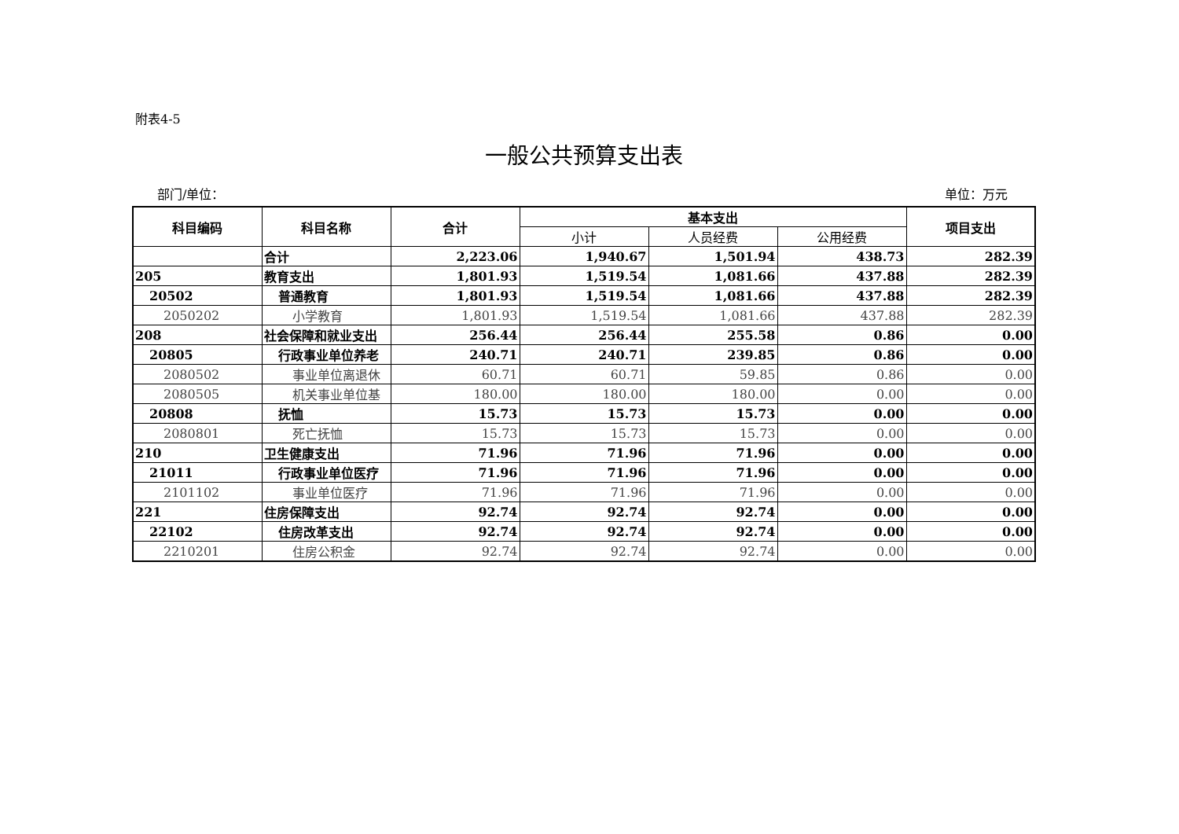附表4-5
一般公共预算支出表
部门/单位： 单位：万元
| 科目编码 | 科目名称 | 合计 | 基本支出 | | | 项目支出 |
| --- | --- | --- | --- | --- | --- | --- |
| | | | 小计 | 人员经费 | 公用经费 | |
| | 合计 | 2,223.06 | 1,940.67 | 1,501.94 | 438.73 | 282.39 |
| 205 | 教育支出 | 1,801.93 | 1,519.54 | 1,081.66 | 437.88 | 282.39 |
| 20502 | 普通教育 | 1,801.93 | 1,519.54 | 1,081.66 | 437.88 | 282.39 |
| 2050202 | 小学教育 | 1,801.93 | 1,519.54 | 1,081.66 | 437.88 | 282.39 |
| 208 | 社会保障和就业支出 | 256.44 | 256.44 | 255.58 | 0.86 | 0.00 |
| 20805 | 行政事业单位养老 | 240.71 | 240.71 | 239.85 | 0.86 | 0.00 |
| 2080502 | 事业单位离退休 | 60.71 | 60.71 | 59.85 | 0.86 | 0.00 |
| 2080505 | 机关事业单位基 | 180.00 | 180.00 | 180.00 | 0.00 | 0.00 |
| 20808 | 抚恤 | 15.73 | 15.73 | 15.73 | 0.00 | 0.00 |
| 2080801 | 死亡抚恤 | 15.73 | 15.73 | 15.73 | 0.00 | 0.00 |
| 210 | 卫生健康支出 | 71.96 | 71.96 | 71.96 | 0.00 | 0.00 |
| 21011 | 行政事业单位医疗 | 71.96 | 71.96 | 71.96 | 0.00 | 0.00 |
| 2101102 | 事业单位医疗 | 71.96 | 71.96 | 71.96 | 0.00 | 0.00 |
| 221 | 住房保障支出 | 92.74 | 92.74 | 92.74 | 0.00 | 0.00 |
| 22102 | 住房改革支出 | 92.74 | 92.74 | 92.74 | 0.00 | 0.00 |
| 2210201 | 住房公积金 | 92.74 | 92.74 | 92.74 | 0.00 | 0.00 |